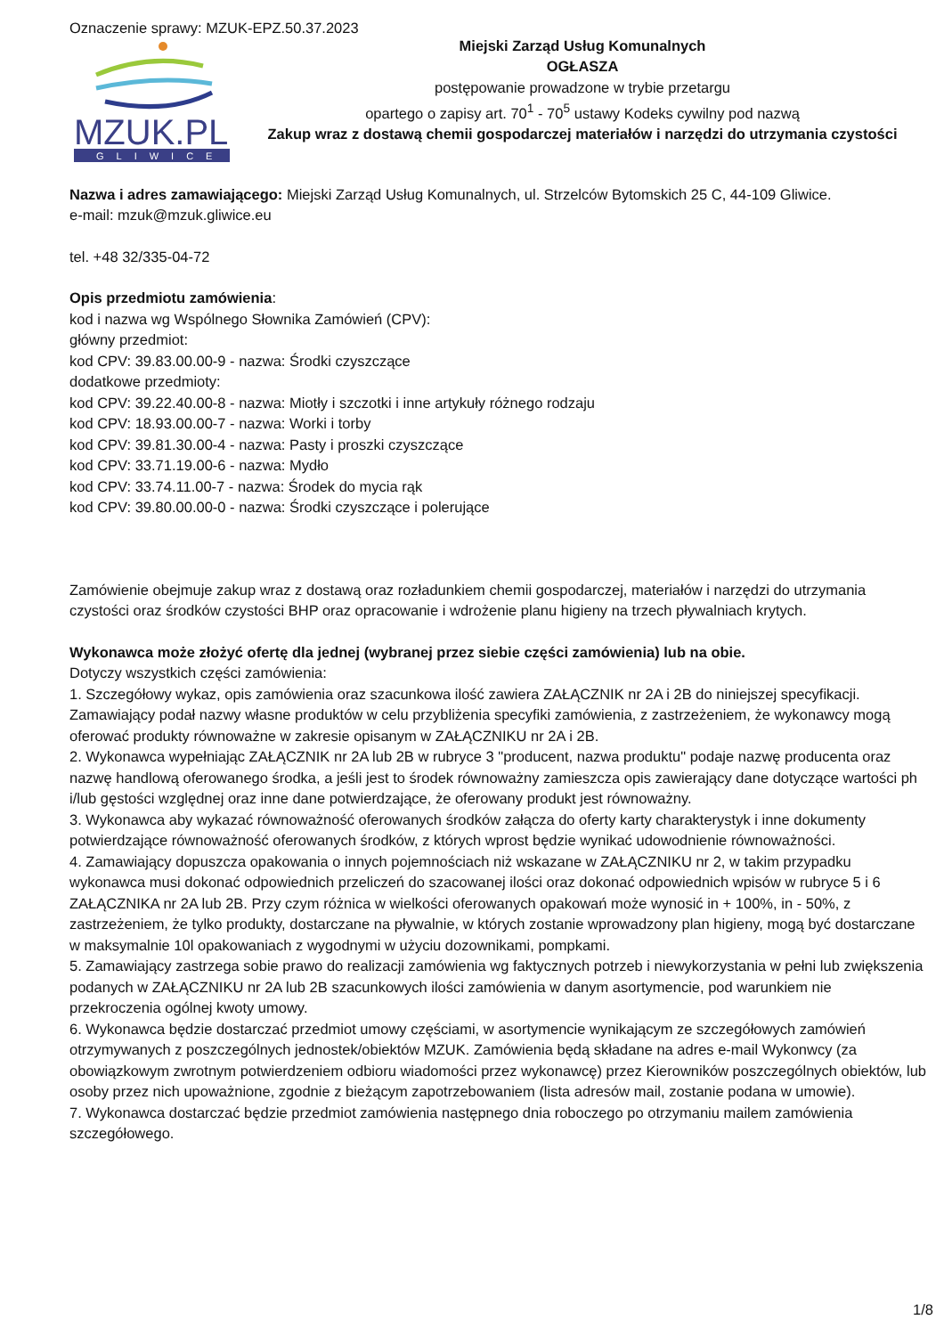Oznaczenie sprawy: MZUK-EPZ.50.37.2023
MZUK.PL
GLIWICE
Miejski Zarząd Usług Komunalnych
OGŁASZA
postępowanie prowadzone w trybie przetargu
opartego o zapisy art. 70<sup>1</sup> - 70<sup>5</sup> ustawy Kodeks cywilny pod nazwą
Zakup wraz z dostawą chemii gospodarczej materiałów i narzędzi do utrzymania czystości
Nazwa i adres zamawiającego: Miejski Zarząd Usług Komunalnych, ul. Strzelców Bytomskich 25 C, 44-109 Gliwice.
e-mail: mzuk@mzuk.gliwice.eu
tel. +48 32/335-04-72
Opis przedmiotu zamówienia:
kod i nazwa wg Wspólnego Słownika Zamówień (CPV):
główny przedmiot:
kod CPV: 39.83.00.00-9 - nazwa: Środki czyszczące
dodatkowe przedmioty:
kod CPV: 39.22.40.00-8 - nazwa: Miotły i szczotki i inne artykuły różnego rodzaju
kod CPV: 18.93.00.00-7 - nazwa: Worki i torby
kod CPV: 39.81.30.00-4 - nazwa: Pasty i proszki czyszczące
kod CPV: 33.71.19.00-6 - nazwa: Mydło
kod CPV: 33.74.11.00-7 - nazwa: Środek do mycia rąk
kod CPV: 39.80.00.00-0 - nazwa: Środki czyszczące i polerujące
Zamówienie obejmuje zakup wraz z dostawą oraz rozładunkiem chemii gospodarczej, materiałów i narzędzi do utrzymania czystości oraz środków czystości BHP oraz opracowanie i wdrożenie planu higieny na trzech pływalniach krytych.
Wykonawca może złożyć ofertę dla jednej (wybranej przez siebie części zamówienia) lub na obie.
Dotyczy wszystkich części zamówienia:
1. Szczegółowy wykaz, opis zamówienia oraz szacunkowa ilość zawiera ZAŁĄCZNIK nr 2A i 2B do niniejszej specyfikacji. Zamawiający podał nazwy własne produktów w celu przybliżenia specyfiki zamówienia, z zastrzeżeniem, że wykonawcy mogą oferować produkty równoważne w zakresie opisanym w ZAŁĄCZNIKU nr 2A i 2B.
2. Wykonawca wypełniając ZAŁĄCZNIK nr 2A lub 2B w rubryce 3 "producent, nazwa produktu" podaje nazwę producenta oraz nazwę handlową oferowanego środka, a jeśli jest to środek równoważny zamieszcza opis zawierający dane dotyczące wartości ph i/lub gęstości względnej oraz inne dane potwierdzające, że oferowany produkt jest równoważny.
3. Wykonawca aby wykazać równoważność oferowanych środków załącza do oferty karty charakterystyk i inne dokumenty potwierdzające równoważność oferowanych środków, z których wprost będzie wynikać udowodnienie równoważności.
4. Zamawiający dopuszcza opakowania o innych pojemnościach niż wskazane w ZAŁĄCZNIKU nr 2, w takim przypadku wykonawca musi dokonać odpowiednich przeliczeń do szacowanej ilości oraz dokonać odpowiednich wpisów w rubryce 5 i 6 ZAŁĄCZNIKA nr 2A lub 2B. Przy czym różnica w wielkości oferowanych opakowań może wynosić in + 100%, in - 50%, z zastrzeżeniem, że tylko produkty, dostarczane na pływalnie, w których zostanie wprowadzony plan higieny, mogą być dostarczane w maksymalnie 10l opakowaniach z wygodnymi w użyciu dozownikami, pompkami.
5. Zamawiający zastrzega sobie prawo do realizacji zamówienia wg faktycznych potrzeb i niewykorzystania w pełni lub zwiększenia podanych w ZAŁĄCZNIKU nr 2A lub 2B szacunkowych ilości zamówienia w danym asortymencie, pod warunkiem nie przekroczenia ogólnej kwoty umowy.
6. Wykonawca będzie dostarczać przedmiot umowy częściami, w asortymencie wynikającym ze szczegółowych zamówień otrzymywanych z poszczególnych jednostek/obiektów MZUK. Zamówienia będą składane na adres e-mail Wykonwcy (za obowiązkowym zwrotnym potwierdzeniem odbioru wiadomości przez wykonawcę) przez Kierowników poszczególnych obiektów, lub osoby przez nich upoważnione, zgodnie z bieżącym zapotrzebowaniem (lista adresów mail, zostanie podana w umowie).
7. Wykonawca dostarczać będzie przedmiot zamówienia następnego dnia roboczego po otrzymaniu mailem zamówienia szczegółowego.
1/8